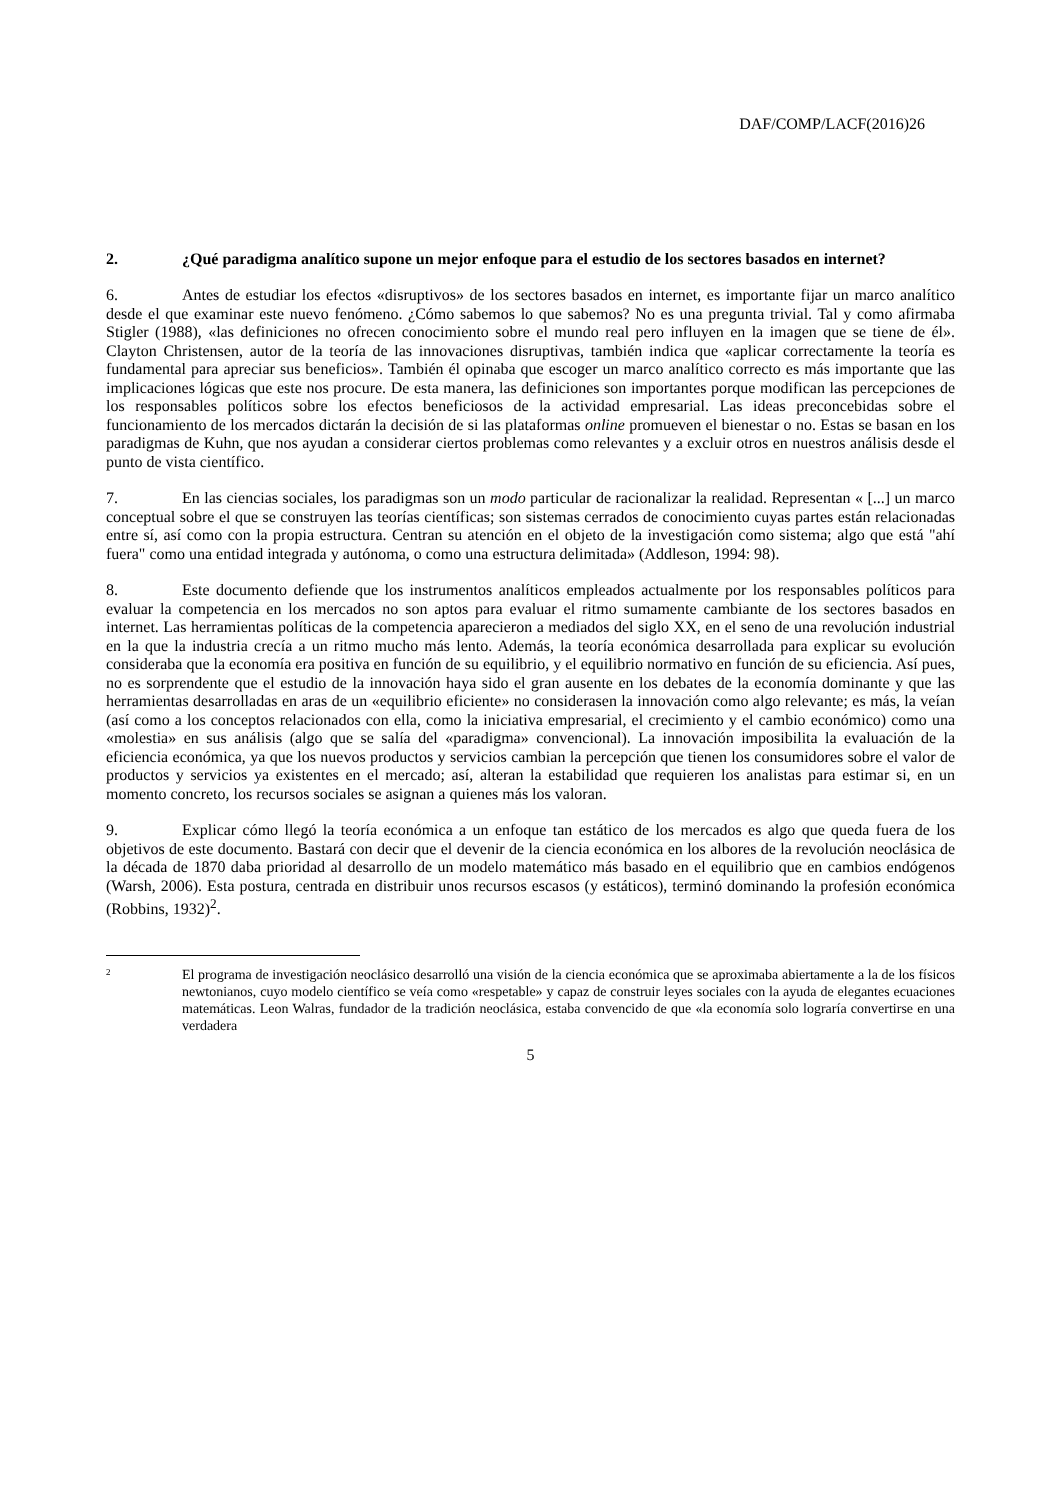DAF/COMP/LACF(2016)26
2. ¿Qué paradigma analítico supone un mejor enfoque para el estudio de los sectores basados en internet?
6. Antes de estudiar los efectos «disruptivos» de los sectores basados en internet, es importante fijar un marco analítico desde el que examinar este nuevo fenómeno. ¿Cómo sabemos lo que sabemos? No es una pregunta trivial. Tal y como afirmaba Stigler (1988), «las definiciones no ofrecen conocimiento sobre el mundo real pero influyen en la imagen que se tiene de él». Clayton Christensen, autor de la teoría de las innovaciones disruptivas, también indica que «aplicar correctamente la teoría es fundamental para apreciar sus beneficios». También él opinaba que escoger un marco analítico correcto es más importante que las implicaciones lógicas que este nos procure. De esta manera, las definiciones son importantes porque modifican las percepciones de los responsables políticos sobre los efectos beneficiosos de la actividad empresarial. Las ideas preconcebidas sobre el funcionamiento de los mercados dictarán la decisión de si las plataformas online promueven el bienestar o no. Estas se basan en los paradigmas de Kuhn, que nos ayudan a considerar ciertos problemas como relevantes y a excluir otros en nuestros análisis desde el punto de vista científico.
7. En las ciencias sociales, los paradigmas son un modo particular de racionalizar la realidad. Representan « [...] un marco conceptual sobre el que se construyen las teorías científicas; son sistemas cerrados de conocimiento cuyas partes están relacionadas entre sí, así como con la propia estructura. Centran su atención en el objeto de la investigación como sistema; algo que está "ahí fuera" como una entidad integrada y autónoma, o como una estructura delimitada» (Addleson, 1994: 98).
8. Este documento defiende que los instrumentos analíticos empleados actualmente por los responsables políticos para evaluar la competencia en los mercados no son aptos para evaluar el ritmo sumamente cambiante de los sectores basados en internet. Las herramientas políticas de la competencia aparecieron a mediados del siglo XX, en el seno de una revolución industrial en la que la industria crecía a un ritmo mucho más lento. Además, la teoría económica desarrollada para explicar su evolución consideraba que la economía era positiva en función de su equilibrio, y el equilibrio normativo en función de su eficiencia. Así pues, no es sorprendente que el estudio de la innovación haya sido el gran ausente en los debates de la economía dominante y que las herramientas desarrolladas en aras de un «equilibrio eficiente» no considerasen la innovación como algo relevante; es más, la veían (así como a los conceptos relacionados con ella, como la iniciativa empresarial, el crecimiento y el cambio económico) como una «molestia» en sus análisis (algo que se salía del «paradigma» convencional). La innovación imposibilita la evaluación de la eficiencia económica, ya que los nuevos productos y servicios cambian la percepción que tienen los consumidores sobre el valor de productos y servicios ya existentes en el mercado; así, alteran la estabilidad que requieren los analistas para estimar si, en un momento concreto, los recursos sociales se asignan a quienes más los valoran.
9. Explicar cómo llegó la teoría económica a un enfoque tan estático de los mercados es algo que queda fuera de los objetivos de este documento. Bastará con decir que el devenir de la ciencia económica en los albores de la revolución neoclásica de la década de 1870 daba prioridad al desarrollo de un modelo matemático más basado en el equilibrio que en cambios endógenos (Warsh, 2006). Esta postura, centrada en distribuir unos recursos escasos (y estáticos), terminó dominando la profesión económica (Robbins, 1932)<sup>2</sup>.
2
El programa de investigación neoclásico desarrolló una visión de la ciencia económica que se aproximaba abiertamente a la de los físicos newtonianos, cuyo modelo científico se veía como «respetable» y capaz de construir leyes sociales con la ayuda de elegantes ecuaciones matemáticas. Leon Walras, fundador de la tradición neoclásica, estaba convencido de que «la economía solo lograría convertirse en una verdadera
5